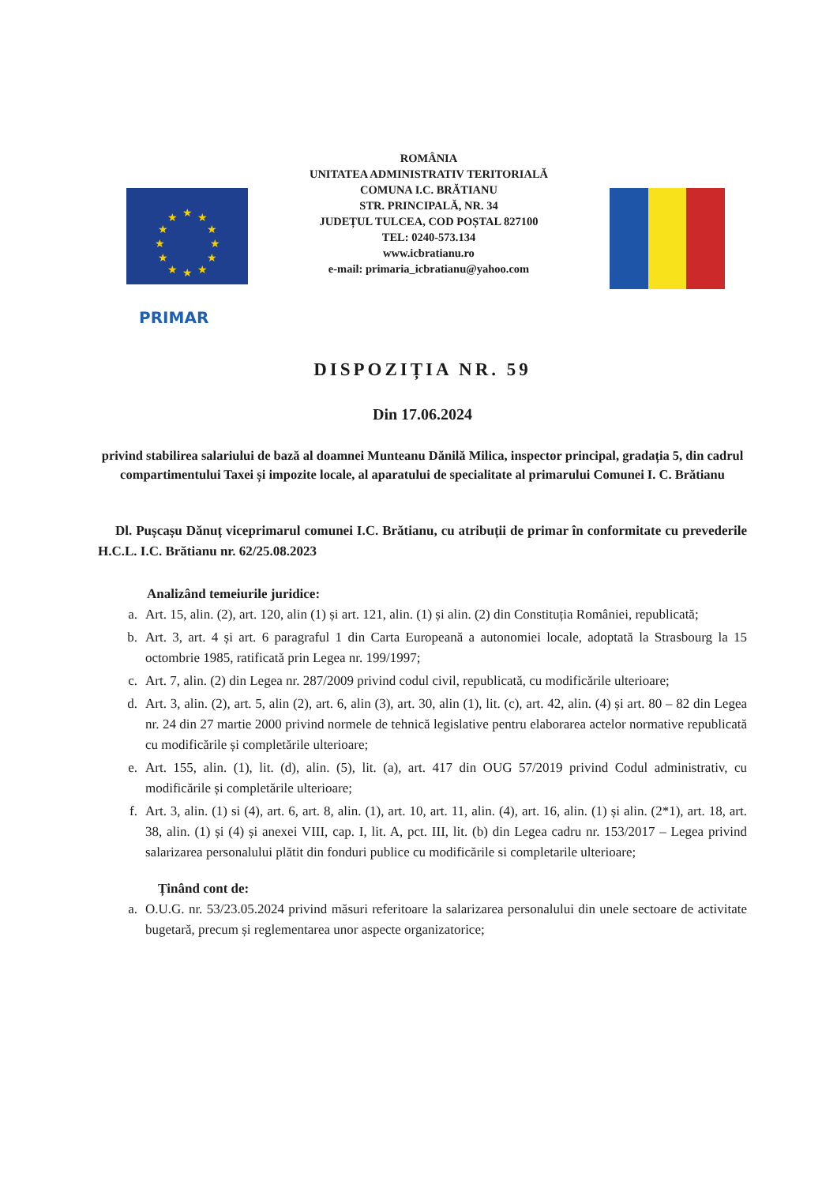★
★
★
★
★
★
★
★
★
★
★
★
ROMÂNIA
UNITATEA ADMINISTRATIV TERITORIALĂ
COMUNA I.C. BRĂTIANU
STR. PRINCIPALĂ, NR. 34
JUDEȚUL TULCEA, COD POȘTAL 827100
TEL: 0240-573.134
www.icbratianu.ro
e-mail: primaria_icbratianu@yahoo.com
PRIMAR
DISPOZIȚIA NR. 59
Din 17.06.2024
privind stabilirea salariului de bază al doamnei Munteanu Dănilă Milica, inspector principal, gradația 5, din cadrul compartimentului Taxei și impozite locale, al aparatului de specialitate al primarului Comunei I. C. Brătianu
Dl. Pușcașu Dănuț viceprimarul comunei I.C. Brătianu, cu atribuții de primar în conformitate cu prevederile H.C.L. I.C. Brătianu nr. 62/25.08.2023
Analizând temeiurile juridice:
a. Art. 15, alin. (2), art. 120, alin (1) și art. 121, alin. (1) și alin. (2) din Constituția României, republicată;
b. Art. 3, art. 4 și art. 6 paragraful 1 din Carta Europeană a autonomiei locale, adoptată la Strasbourg la 15 octombrie 1985, ratificată prin Legea nr. 199/1997;
c. Art. 7, alin. (2) din Legea nr. 287/2009 privind codul civil, republicată, cu modificările ulterioare;
d. Art. 3, alin. (2), art. 5, alin (2), art. 6, alin (3), art. 30, alin (1), lit. (c), art. 42, alin. (4) și art. 80 – 82 din Legea nr. 24 din 27 martie 2000 privind normele de tehnică legislative pentru elaborarea actelor normative republicată cu modificările și completările ulterioare;
e. Art. 155, alin. (1), lit. (d), alin. (5), lit. (a), art. 417 din OUG 57/2019 privind Codul administrativ, cu modificările și completările ulterioare;
f. Art. 3, alin. (1) si (4), art. 6, art. 8, alin. (1), art. 10, art. 11, alin. (4), art. 16, alin. (1) și alin. (2*1), art. 18, art. 38, alin. (1) și (4) și anexei VIII, cap. I, lit. A, pct. III, lit. (b) din Legea cadru nr. 153/2017 – Legea privind salarizarea personalului plătit din fonduri publice cu modificările si completarile ulterioare;
Ținând cont de:
a. O.U.G. nr. 53/23.05.2024 privind măsuri referitoare la salarizarea personalului din unele sectoare de activitate bugetară, precum și reglementarea unor aspecte organizatorice;